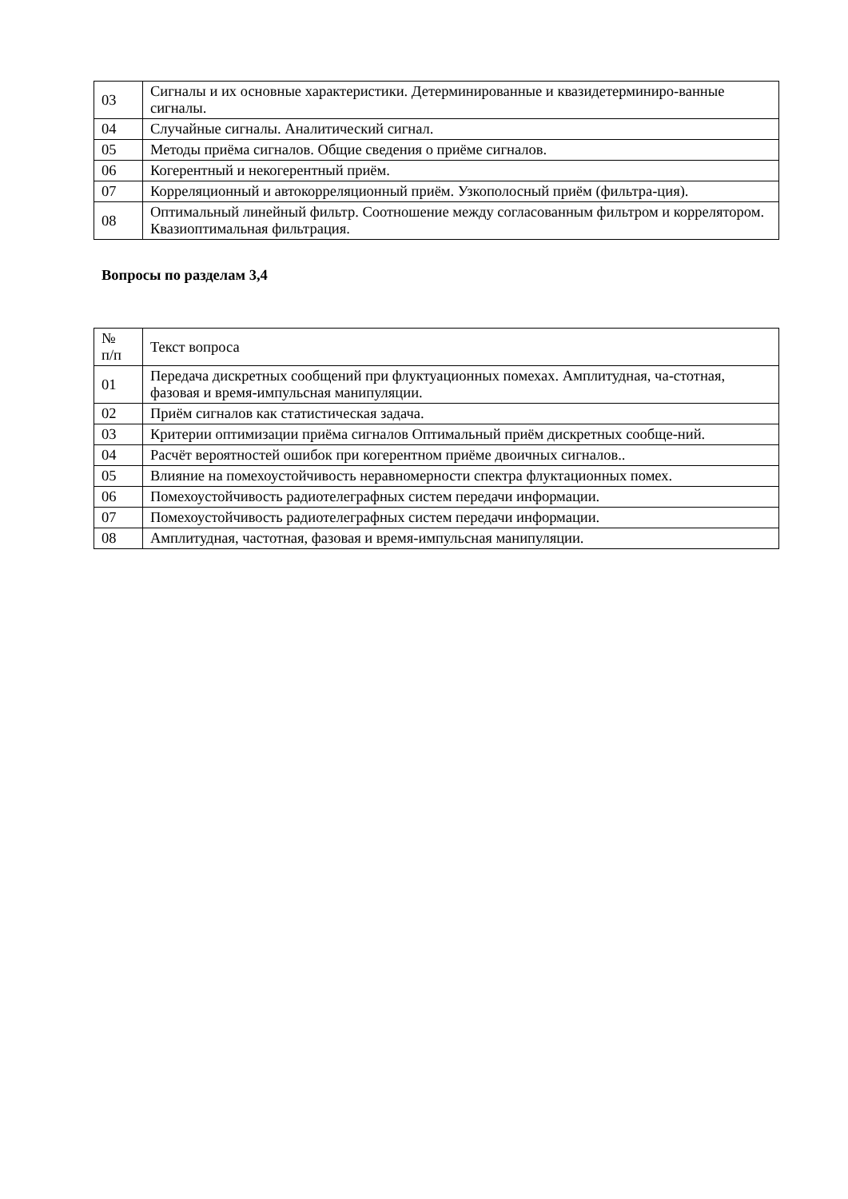| 03 | Сигналы и их основные характеристики. Детерминированные и квазидетерминиро-ванные сигналы. |
| 04 | Случайные сигналы. Аналитический сигнал. |
| 05 | Методы приёма сигналов. Общие сведения о приёме сигналов. |
| 06 | Когерентный и некогерентный приём. |
| 07 | Корреляционный и автокорреляционный приём. Узкополосный приём (фильтра-ция). |
| 08 | Оптимальный линейный фильтр. Соотношение между согласованным фильтром и коррелятором. Квазиоптимальная фильтрация. |
Вопросы по разделам 3,4
| № п/п | Текст вопроса |
| 01 | Передача дискретных сообщений при флуктуационных помехах. Амплитудная, ча-стотная, фазовая и время-импульсная манипуляции. |
| 02 | Приём сигналов как статистическая задача. |
| 03 | Критерии оптимизации приёма сигналов Оптимальный приём дискретных сообще-ний. |
| 04 | Расчёт вероятностей ошибок при когерентном приёме двоичных сигналов.. |
| 05 | Влияние на помехоустойчивость неравномерности спектра флуктационных помех. |
| 06 | Помехоустойчивость радиотелеграфных систем передачи информации. |
| 07 | Помехоустойчивость радиотелеграфных систем передачи информации. |
| 08 | Амплитудная, частотная, фазовая и время-импульсная манипуляции. |